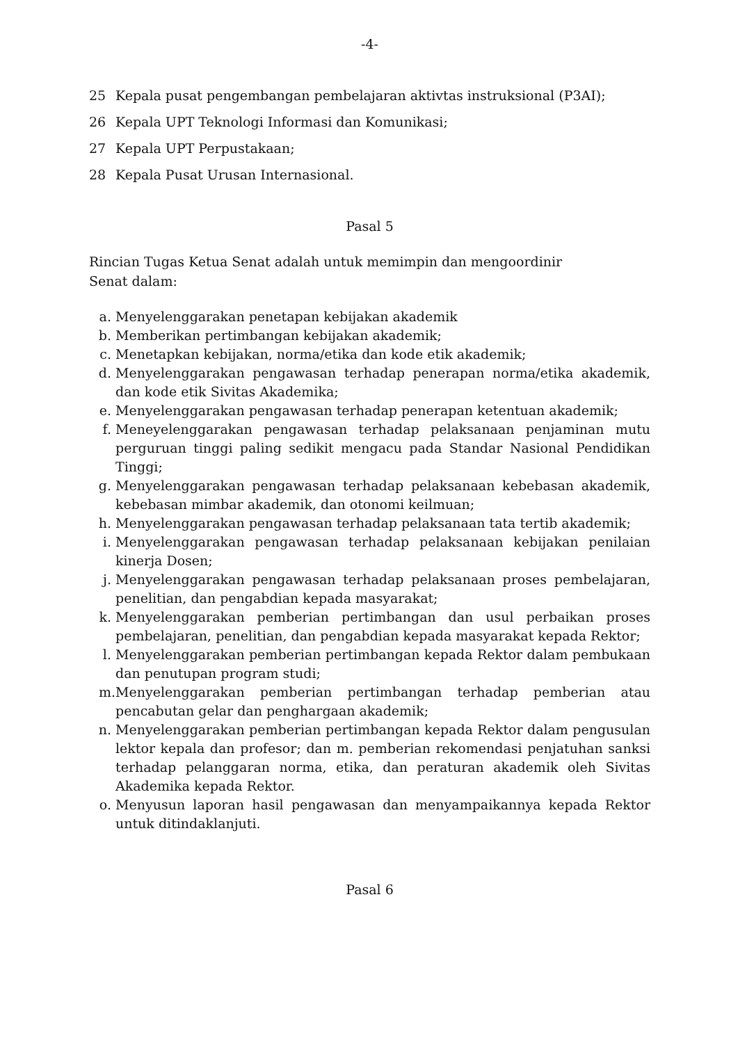-4-
25 Kepala pusat pengembangan pembelajaran aktivtas instruksional (P3AI);
26 Kepala UPT Teknologi Informasi dan Komunikasi;
27 Kepala UPT Perpustakaan;
28 Kepala Pusat Urusan Internasional.
Pasal 5
Rincian Tugas Ketua Senat adalah untuk memimpin dan mengoordinir
Senat dalam:
a. Menyelenggarakan penetapan kebijakan akademik
b. Memberikan pertimbangan kebijakan akademik;
c. Menetapkan kebijakan, norma/etika dan kode etik akademik;
d. Menyelenggarakan pengawasan terhadap penerapan norma/etika akademik, dan kode etik Sivitas Akademika;
e. Menyelenggarakan pengawasan terhadap penerapan ketentuan akademik;
f. Meneyelenggarakan pengawasan terhadap pelaksanaan penjaminan mutu perguruan tinggi paling sedikit mengacu pada Standar Nasional Pendidikan Tinggi;
g. Menyelenggarakan pengawasan terhadap pelaksanaan kebebasan akademik, kebebasan mimbar akademik, dan otonomi keilmuan;
h. Menyelenggarakan pengawasan terhadap pelaksanaan tata tertib akademik;
i. Menyelenggarakan pengawasan terhadap pelaksanaan kebijakan penilaian kinerja Dosen;
j. Menyelenggarakan pengawasan terhadap pelaksanaan proses pembelajaran, penelitian, dan pengabdian kepada masyarakat;
k. Menyelenggarakan pemberian pertimbangan dan usul perbaikan proses pembelajaran, penelitian, dan pengabdian kepada masyarakat kepada Rektor;
l. Menyelenggarakan pemberian pertimbangan kepada Rektor dalam pembukaan dan penutupan program studi;
m. Menyelenggarakan pemberian pertimbangan terhadap pemberian atau pencabutan gelar dan penghargaan akademik;
n. Menyelenggarakan pemberian pertimbangan kepada Rektor dalam pengusulan lektor kepala dan profesor; dan m. pemberian rekomendasi penjatuhan sanksi terhadap pelanggaran norma, etika, dan peraturan akademik oleh Sivitas Akademika kepada Rektor.
o. Menyusun laporan hasil pengawasan dan menyampaikannya kepada Rektor untuk ditindaklanjuti.
Pasal 6